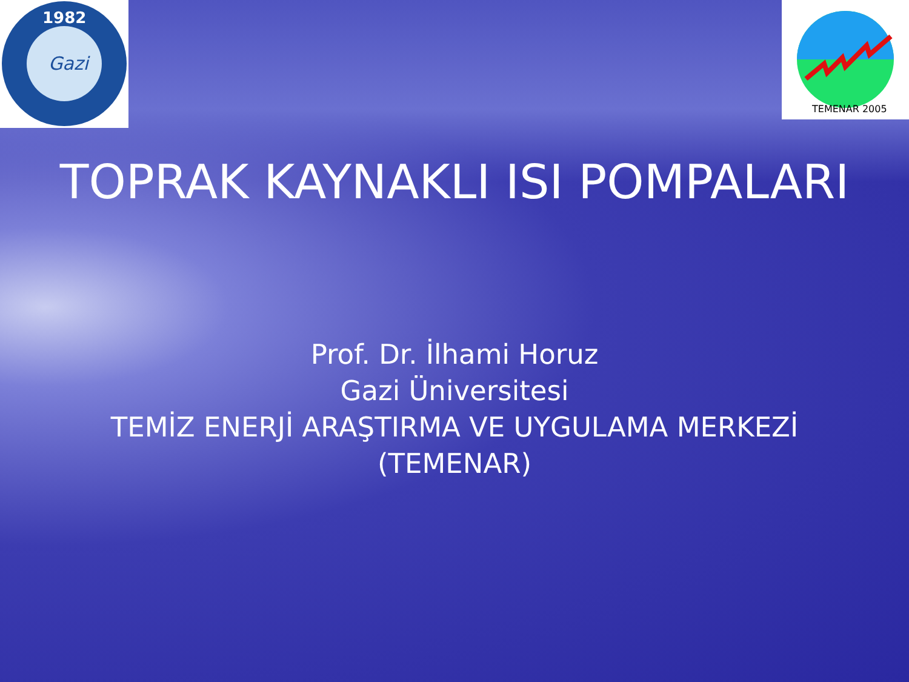1982
Gazi
TEMENAR 2005
TOPRAK KAYNAKLI ISI POMPALARI
Prof. Dr. İlhami Horuz
Gazi Üniversitesi
TEMİZ ENERJİ ARAŞTIRMA VE UYGULAMA MERKEZİ
(TEMENAR)